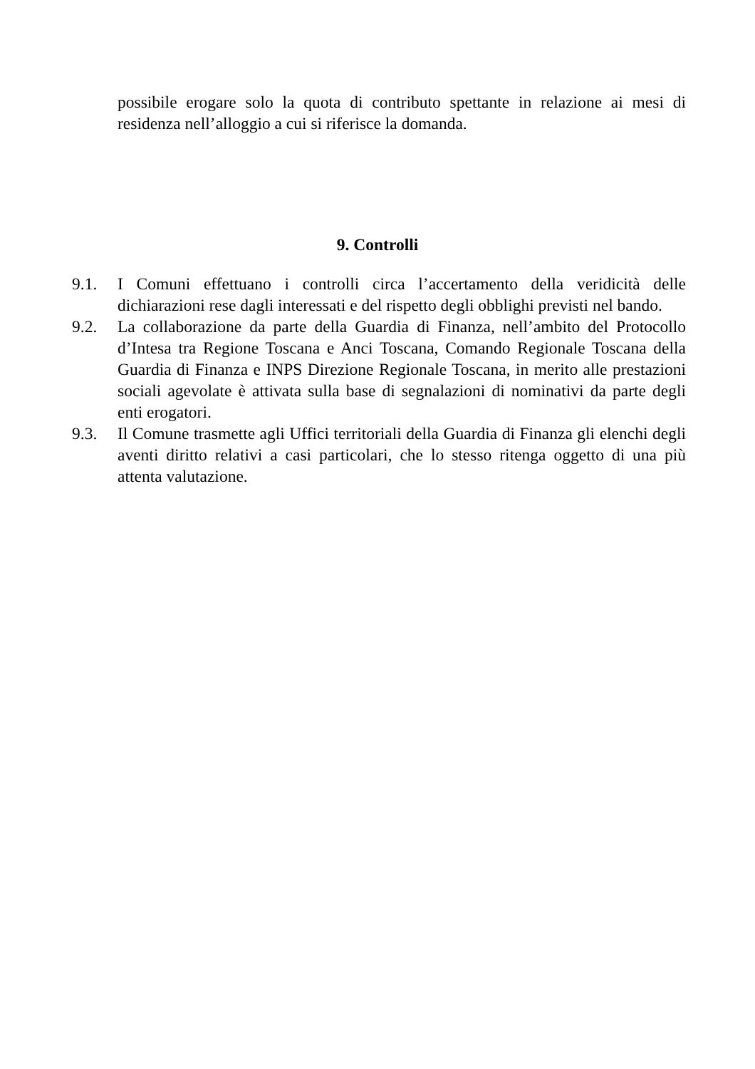possibile erogare solo la quota di contributo spettante in relazione ai mesi di residenza nell’alloggio a cui si riferisce la domanda.
9. Controlli
9.1. I Comuni effettuano i controlli circa l’accertamento della veridicità delle dichiarazioni rese dagli interessati e del rispetto degli obblighi previsti nel bando.
9.2. La collaborazione da parte della Guardia di Finanza, nell’ambito del Protocollo d’Intesa tra Regione Toscana e Anci Toscana, Comando Regionale Toscana della Guardia di Finanza e INPS Direzione Regionale Toscana, in merito alle prestazioni sociali agevolate è attivata sulla base di segnalazioni di nominativi da parte degli enti erogatori.
9.3. Il Comune trasmette agli Uffici territoriali della Guardia di Finanza gli elenchi degli aventi diritto relativi a casi particolari, che lo stesso ritenga oggetto di una più attenta valutazione.